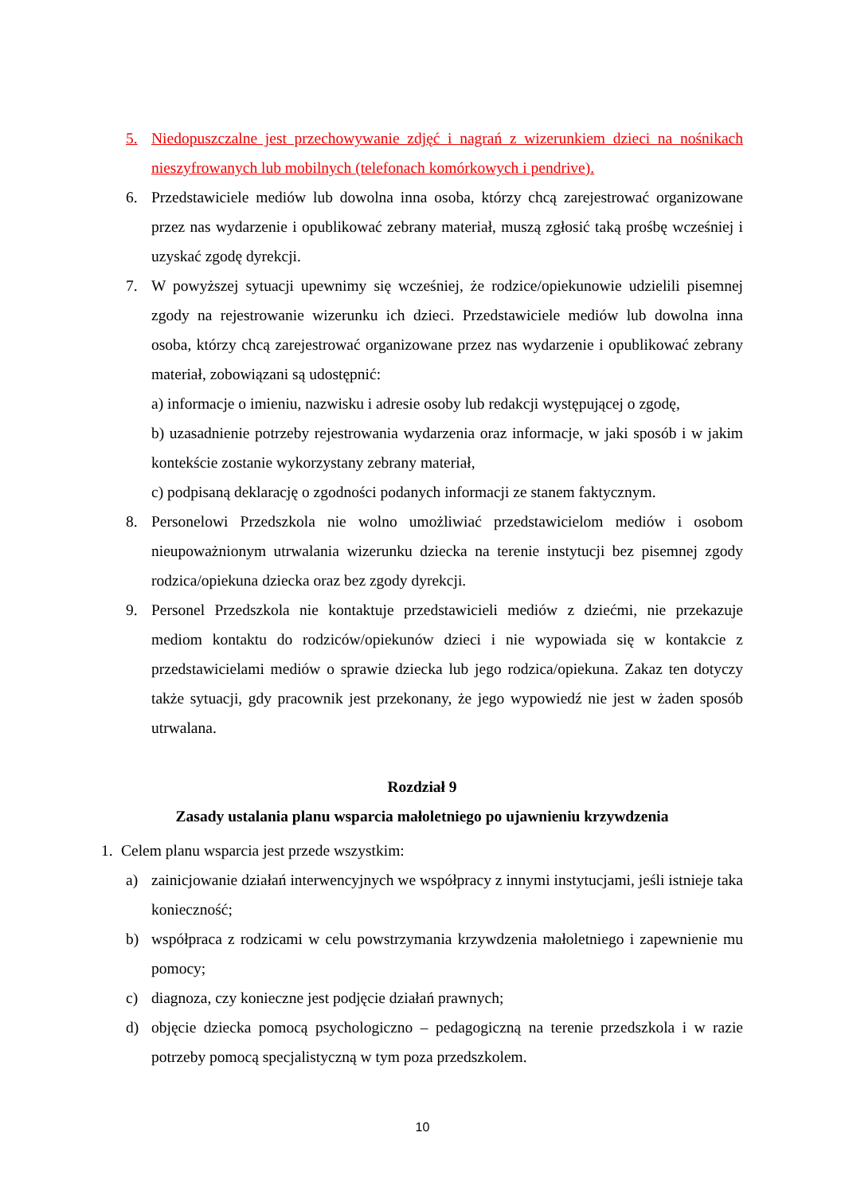5. Niedopuszczalne jest przechowywanie zdjęć i nagrań z wizerunkiem dzieci na nośnikach nieszyfrowanych lub mobilnych (telefonach komórkowych i pendrive).
6. Przedstawiciele mediów lub dowolna inna osoba, którzy chcą zarejestrować organizowane przez nas wydarzenie i opublikować zebrany materiał, muszą zgłosić taką prośbę wcześniej i uzyskać zgodę dyrekcji.
7. W powyższej sytuacji upewnimy się wcześniej, że rodzice/opiekunowie udzielili pisemnej zgody na rejestrowanie wizerunku ich dzieci. Przedstawiciele mediów lub dowolna inna osoba, którzy chcą zarejestrować organizowane przez nas wydarzenie i opublikować zebrany materiał, zobowiązani są udostępnić:
a) informacje o imieniu, nazwisku i adresie osoby lub redakcji występującej o zgodę,
b) uzasadnienie potrzeby rejestrowania wydarzenia oraz informacje, w jaki sposób i w jakim kontekście zostanie wykorzystany zebrany materiał,
c) podpisaną deklarację o zgodności podanych informacji ze stanem faktycznym.
8. Personelowi Przedszkola nie wolno umożliwiać przedstawicielom mediów i osobom nieupoważnionym utrwalania wizerunku dziecka na terenie instytucji bez pisemnej zgody rodzica/opiekuna dziecka oraz bez zgody dyrekcji.
9. Personel Przedszkola nie kontaktuje przedstawicieli mediów z dziećmi, nie przekazuje mediom kontaktu do rodziców/opiekunów dzieci i nie wypowiada się w kontakcie z przedstawicielami mediów o sprawie dziecka lub jego rodzica/opiekuna. Zakaz ten dotyczy także sytuacji, gdy pracownik jest przekonany, że jego wypowiedź nie jest w żaden sposób utrwalana.
Rozdział 9
Zasady ustalania planu wsparcia małoletniego po ujawnieniu krzywdzenia
1. Celem planu wsparcia jest przede wszystkim:
a) zainicjowanie działań interwencyjnych we współpracy z innymi instytucjami, jeśli istnieje taka konieczność;
b) współpraca z rodzicami w celu powstrzymania krzywdzenia małoletniego i zapewnienie mu pomocy;
c) diagnoza, czy konieczne jest podjęcie działań prawnych;
d) objęcie dziecka pomocą psychologiczno – pedagogiczną na terenie przedszkola i w razie potrzeby pomocą specjalistyczną w tym poza przedszkolem.
10